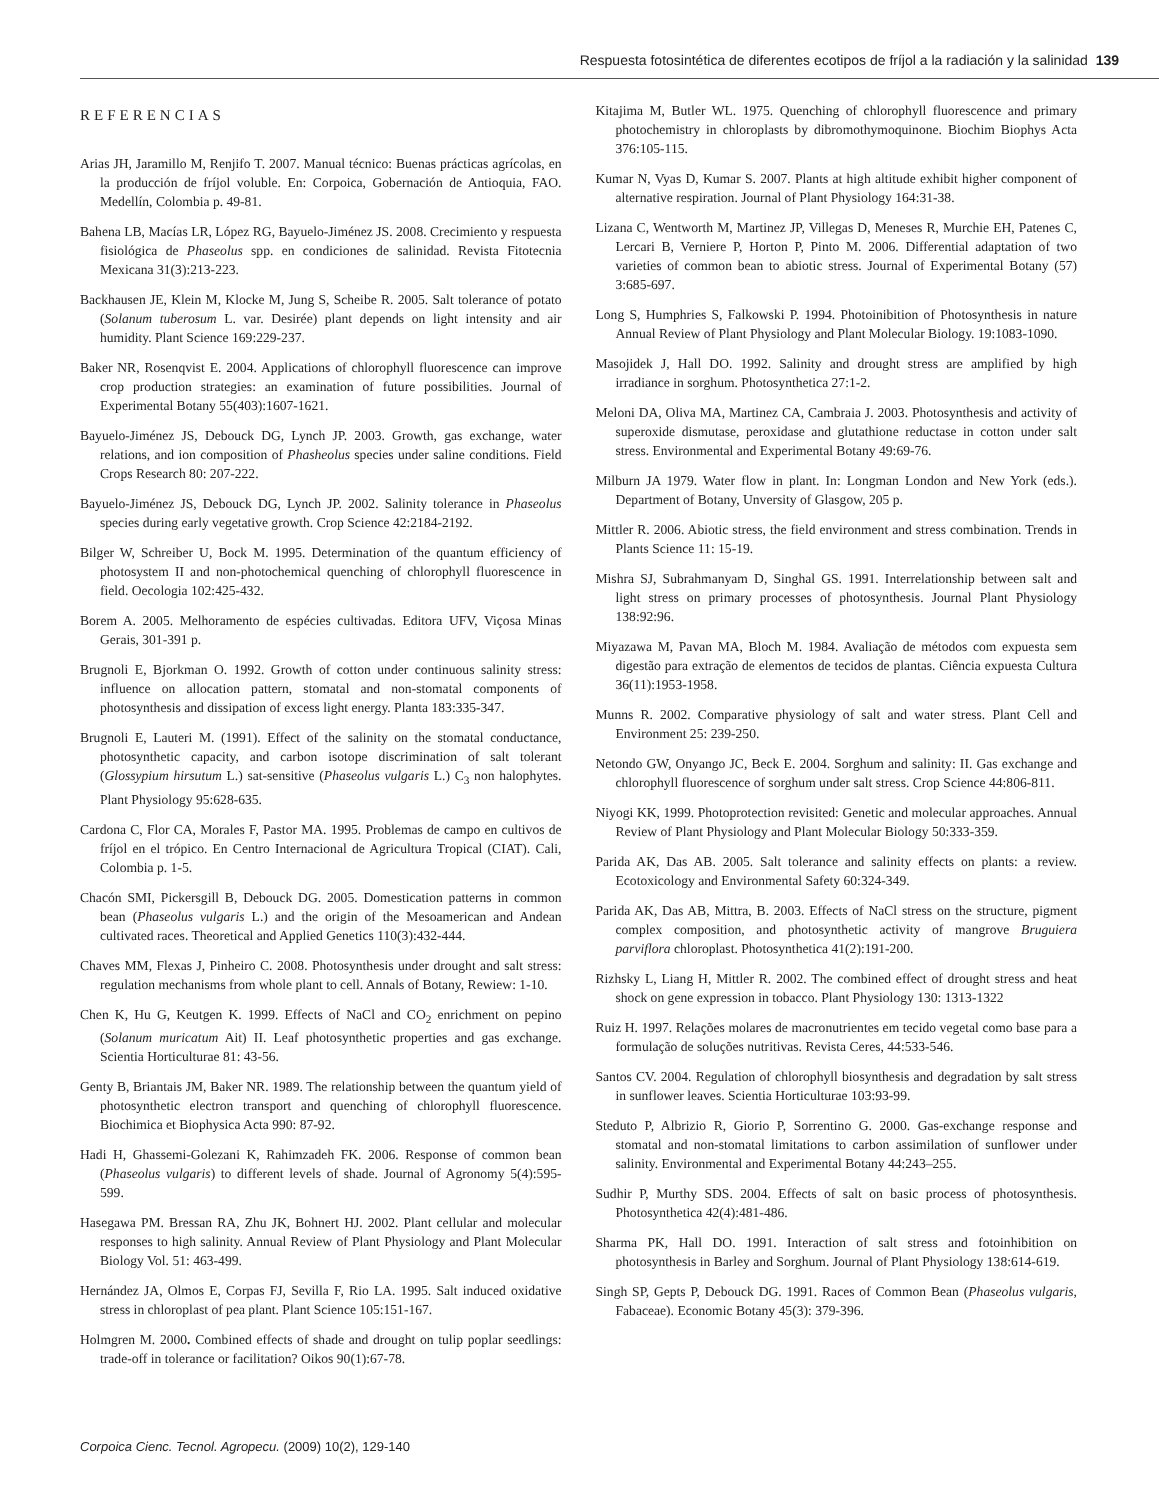Respuesta fotosintética de diferentes ecotipos de fríjol a la radiación y la salinidad 139
REFERENCIAS
Arias JH, Jaramillo M, Renjifo T. 2007. Manual técnico: Buenas prácticas agrícolas, en la producción de fríjol voluble. En: Corpoica, Gobernación de Antioquia, FAO. Medellín, Colombia p. 49-81.
Bahena LB, Macías LR, López RG, Bayuelo-Jiménez JS. 2008. Crecimiento y respuesta fisiológica de Phaseolus spp. en condiciones de salinidad. Revista Fitotecnia Mexicana 31(3):213-223.
Backhausen JE, Klein M, Klocke M, Jung S, Scheibe R. 2005. Salt tolerance of potato (Solanum tuberosum L. var. Desirée) plant depends on light intensity and air humidity. Plant Science 169:229-237.
Baker NR, Rosenqvist E. 2004. Applications of chlorophyll fluorescence can improve crop production strategies: an examination of future possibilities. Journal of Experimental Botany 55(403):1607-1621.
Bayuelo-Jiménez JS, Debouck DG, Lynch JP. 2003. Growth, gas exchange, water relations, and ion composition of Phasheolus species under saline conditions. Field Crops Research 80: 207-222.
Bayuelo-Jiménez JS, Debouck DG, Lynch JP. 2002. Salinity tolerance in Phaseolus species during early vegetative growth. Crop Science 42:2184-2192.
Bilger W, Schreiber U, Bock M. 1995. Determination of the quantum efficiency of photosystem II and non-photochemical quenching of chlorophyll fluorescence in field. Oecologia 102:425-432.
Borem A. 2005. Melhoramento de espécies cultivadas. Editora UFV, Viçosa Minas Gerais, 301-391 p.
Brugnoli E, Bjorkman O. 1992. Growth of cotton under continuous salinity stress: influence on allocation pattern, stomatal and non-stomatal components of photosynthesis and dissipation of excess light energy. Planta 183:335-347.
Brugnoli E, Lauteri M. (1991). Effect of the salinity on the stomatal conductance, photosynthetic capacity, and carbon isotope discrimination of salt tolerant (Glossypium hirsutum L.) sat-sensitive (Phaseolus vulgaris L.) C<sub>3</sub> non halophytes. Plant Physiology 95:628-635.
Cardona C, Flor CA, Morales F, Pastor MA. 1995. Problemas de campo en cultivos de fríjol en el trópico. En Centro Internacional de Agricultura Tropical (CIAT). Cali, Colombia p. 1-5.
Chacón SMI, Pickersgill B, Debouck DG. 2005. Domestication patterns in common bean (Phaseolus vulgaris L.) and the origin of the Mesoamerican and Andean cultivated races. Theoretical and Applied Genetics 110(3):432-444.
Chaves MM, Flexas J, Pinheiro C. 2008. Photosynthesis under drought and salt stress: regulation mechanisms from whole plant to cell. Annals of Botany, Rewiew: 1-10.
Chen K, Hu G, Keutgen K. 1999. Effects of NaCl and CO<sub>2</sub> enrichment on pepino (Solanum muricatum Ait) II. Leaf photosynthetic properties and gas exchange. Scientia Horticulturae 81: 43-56.
Genty B, Briantais JM, Baker NR. 1989. The relationship between the quantum yield of photosynthetic electron transport and quenching of chlorophyll fluorescence. Biochimica et Biophysica Acta 990: 87-92.
Hadi H, Ghassemi-Golezani K, Rahimzadeh FK. 2006. Response of common bean (Phaseolus vulgaris) to different levels of shade. Journal of Agronomy 5(4):595-599.
Hasegawa PM. Bressan RA, Zhu JK, Bohnert HJ. 2002. Plant cellular and molecular responses to high salinity. Annual Review of Plant Physiology and Plant Molecular Biology Vol. 51: 463-499.
Hernández JA, Olmos E, Corpas FJ, Sevilla F, Rio LA. 1995. Salt induced oxidative stress in chloroplast of pea plant. Plant Science 105:151-167.
Holmgren M. 2000. Combined effects of shade and drought on tulip poplar seedlings: trade-off in tolerance or facilitation? Oikos 90(1):67-78.
Kitajima M, Butler WL. 1975. Quenching of chlorophyll fluorescence and primary photochemistry in chloroplasts by dibromothymoquinone. Biochim Biophys Acta 376:105-115.
Kumar N, Vyas D, Kumar S. 2007. Plants at high altitude exhibit higher component of alternative respiration. Journal of Plant Physiology 164:31-38.
Lizana C, Wentworth M, Martinez JP, Villegas D, Meneses R, Murchie EH, Patenes C, Lercari B, Verniere P, Horton P, Pinto M. 2006. Differential adaptation of two varieties of common bean to abiotic stress. Journal of Experimental Botany (57) 3:685-697.
Long S, Humphries S, Falkowski P. 1994. Photoinibition of Photosynthesis in nature Annual Review of Plant Physiology and Plant Molecular Biology. 19:1083-1090.
Masojidek J, Hall DO. 1992. Salinity and drought stress are amplified by high irradiance in sorghum. Photosynthetica 27:1-2.
Meloni DA, Oliva MA, Martinez CA, Cambraia J. 2003. Photosynthesis and activity of superoxide dismutase, peroxidase and glutathione reductase in cotton under salt stress. Environmental and Experimental Botany 49:69-76.
Milburn JA 1979. Water flow in plant. In: Longman London and New York (eds.). Department of Botany, Unversity of Glasgow, 205 p.
Mittler R. 2006. Abiotic stress, the field environment and stress combination. Trends in Plants Science 11: 15-19.
Mishra SJ, Subrahmanyam D, Singhal GS. 1991. Interrelationship between salt and light stress on primary processes of photosynthesis. Journal Plant Physiology 138:92:96.
Miyazawa M, Pavan MA, Bloch M. 1984. Avaliação de métodos com expuesta sem digestão para extração de elementos de tecidos de plantas. Ciência expuesta Cultura 36(11):1953-1958.
Munns R. 2002. Comparative physiology of salt and water stress. Plant Cell and Environment 25: 239-250.
Netondo GW, Onyango JC, Beck E. 2004. Sorghum and salinity: II. Gas exchange and chlorophyll fluorescence of sorghum under salt stress. Crop Science 44:806-811.
Niyogi KK, 1999. Photoprotection revisited: Genetic and molecular approaches. Annual Review of Plant Physiology and Plant Molecular Biology 50:333-359.
Parida AK, Das AB. 2005. Salt tolerance and salinity effects on plants: a review. Ecotoxicology and Environmental Safety 60:324-349.
Parida AK, Das AB, Mittra, B. 2003. Effects of NaCl stress on the structure, pigment complex composition, and photosynthetic activity of mangrove Bruguiera parviflora chloroplast. Photosynthetica 41(2):191-200.
Rizhsky L, Liang H, Mittler R. 2002. The combined effect of drought stress and heat shock on gene expression in tobacco. Plant Physiology 130: 1313-1322
Ruiz H. 1997. Relações molares de macronutrientes em tecido vegetal como base para a formulação de soluções nutritivas. Revista Ceres, 44:533-546.
Santos CV. 2004. Regulation of chlorophyll biosynthesis and degradation by salt stress in sunflower leaves. Scientia Horticulturae 103:93-99.
Steduto P, Albrizio R, Giorio P, Sorrentino G. 2000. Gas-exchange response and stomatal and non-stomatal limitations to carbon assimilation of sunflower under salinity. Environmental and Experimental Botany 44:243–255.
Sudhir P, Murthy SDS. 2004. Effects of salt on basic process of photosynthesis. Photosynthetica 42(4):481-486.
Sharma PK, Hall DO. 1991. Interaction of salt stress and fotoinhibition on photosynthesis in Barley and Sorghum. Journal of Plant Physiology 138:614-619.
Singh SP, Gepts P, Debouck DG. 1991. Races of Common Bean (Phaseolus vulgaris, Fabaceae). Economic Botany 45(3): 379-396.
Corpoica Cienc. Tecnol. Agropecu. (2009) 10(2), 129-140